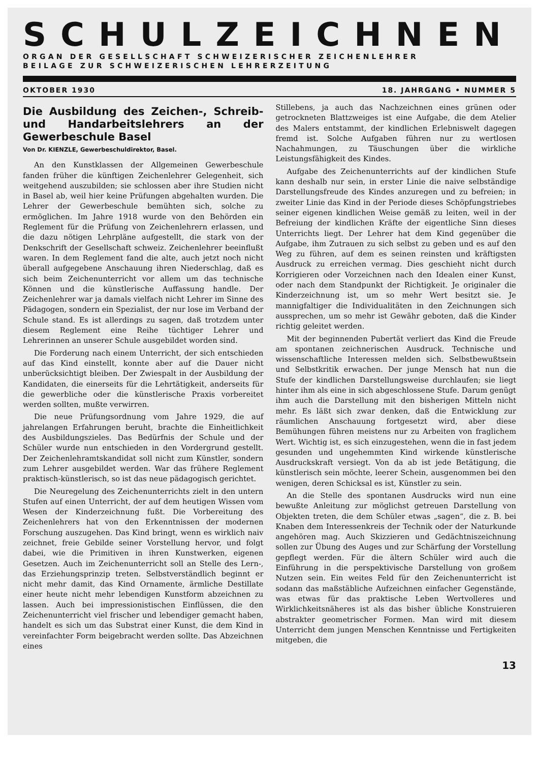SCHULZEICHNEN
ORGAN DER GESELLSCHAFT SCHWEIZERISCHER ZEICHENLEHRER
BEILAGE ZUR SCHWEIZERISCHEN LEHRERZEITUNG
OKTOBER 1930 18. JAHRGANG • NUMMER 5
Die Ausbildung des Zeichen-, Schreib- und Handarbeitslehrers an der Gewerbeschule Basel
Von Dr. KIENZLE, Gewerbeschuldirektor, Basel.
An den Kunstklassen der Allgemeinen Gewerbeschule fanden früher die künftigen Zeichenlehrer Gelegenheit, sich weitgehend auszubilden; sie schlossen aber ihre Studien nicht in Basel ab, weil hier keine Prüfungen abgehalten wurden. Die Lehrer der Gewerbeschule bemühten sich, solche zu ermöglichen. Im Jahre 1918 wurde von den Behörden ein Reglement für die Prüfung von Zeichenlehrern erlassen, und die dazu nötigen Lehrpläne aufgestellt, die stark von der Denkschrift der Gesellschaft schweiz. Zeichenlehrer beeinflußt waren. In dem Reglement fand die alte, auch jetzt noch nicht überall aufgegebene Anschauung ihren Niederschlag, daß es sich beim Zeichenunterricht vor allem um das technische Können und die künstlerische Auffassung handle. Der Zeichenlehrer war ja damals vielfach nicht Lehrer im Sinne des Pädagogen, sondern ein Spezialist, der nur lose im Verband der Schule stand. Es ist allerdings zu sagen, daß trotzdem unter diesem Reglement eine Reihe tüchtiger Lehrer und Lehrerinnen an unserer Schule ausgebildet worden sind.
Die Forderung nach einem Unterricht, der sich entschieden auf das Kind einstellt, konnte aber auf die Dauer nicht unberücksichtigt bleiben. Der Zwiespalt in der Ausbildung der Kandidaten, die einerseits für die Lehrtätigkeit, anderseits für die gewerbliche oder die künstlerische Praxis vorbereitet werden sollten, mußte verwirren.
Die neue Prüfungsordnung vom Jahre 1929, die auf jahrelangen Erfahrungen beruht, brachte die Einheitlichkeit des Ausbildungszieles. Das Bedürfnis der Schule und der Schüler wurde nun entschieden in den Vordergrund gestellt. Der Zeichenlehramtskandidat soll nicht zum Künstler, sondern zum Lehrer ausgebildet werden. War das frühere Reglement praktisch-künstlerisch, so ist das neue pädagogisch gerichtet.
Die Neuregelung des Zeichenunterrichts zielt in den untern Stufen auf einen Unterricht, der auf dem heutigen Wissen vom Wesen der Kinderzeichnung fußt. Die Vorbereitung des Zeichenlehrers hat von den Erkenntnissen der modernen Forschung auszugehen. Das Kind bringt, wenn es wirklich naiv zeichnet, freie Gebilde seiner Vorstellung hervor, und folgt dabei, wie die Primitiven in ihren Kunstwerken, eigenen Gesetzen. Auch im Zeichenunterricht soll an Stelle des Lern-, das Erziehungsprinzip treten. Selbstverständlich beginnt er nicht mehr damit, das Kind Ornamente, ärmliche Destillate einer heute nicht mehr lebendigen Kunstform abzeichnen zu lassen. Auch bei impressionistischen Einflüssen, die den Zeichenunterricht viel frischer und lebendiger gemacht haben, handelt es sich um das Substrat einer Kunst, die dem Kind in vereinfachter Form beigebracht werden sollte. Das Abzeichnen eines
Stillebens, ja auch das Nachzeichnen eines grünen oder getrockneten Blattzweiges ist eine Aufgabe, die dem Atelier des Malers entstammt, der kindlichen Erlebniswelt dagegen fremd ist. Solche Aufgaben führen nur zu wertlosen Nachahmungen, zu Täuschungen über die wirkliche Leistungsfähigkeit des Kindes.
Aufgabe des Zeichenunterrichts auf der kindlichen Stufe kann deshalb nur sein, in erster Linie die naive selbständige Darstellungsfreude des Kindes anzuregen und zu befreien; in zweiter Linie das Kind in der Periode dieses Schöpfungstriebes seiner eigenen kindlichen Weise gemäß zu leiten, weil in der Befreiung der kindlichen Kräfte der eigentliche Sinn dieses Unterrichts liegt. Der Lehrer hat dem Kind gegenüber die Aufgabe, ihm Zutrauen zu sich selbst zu geben und es auf den Weg zu führen, auf dem es seinen reinsten und kräftigsten Ausdruck zu erreichen vermag. Dies geschieht nicht durch Korrigieren oder Vorzeichnen nach den Idealen einer Kunst, oder nach dem Standpunkt der Richtigkeit. Je originaler die Kinderzeichnung ist, um so mehr Wert besitzt sie. Je mannigfaltiger die Individualitäten in den Zeichnungen sich aussprechen, um so mehr ist Gewähr geboten, daß die Kinder richtig geleitet werden.
Mit der beginnenden Pubertät verliert das Kind die Freude am spontanen zeichnerischen Ausdruck. Technische und wissenschaftliche Interessen melden sich. Selbstbewußtsein und Selbstkritik erwachen. Der junge Mensch hat nun die Stufe der kindlichen Darstellungsweise durchlaufen; sie liegt hinter ihm als eine in sich abgeschlossene Stufe. Darum genügt ihm auch die Darstellung mit den bisherigen Mitteln nicht mehr. Es läßt sich zwar denken, daß die Entwicklung zur räumlichen Anschauung fortgesetzt wird, aber diese Bemühungen führen meistens nur zu Arbeiten von fraglichem Wert. Wichtig ist, es sich einzugestehen, wenn die in fast jedem gesunden und ungehemmten Kind wirkende künstlerische Ausdruckskraft versiegt. Von da ab ist jede Betätigung, die künstlerisch sein möchte, leerer Schein, ausgenommen bei den wenigen, deren Schicksal es ist, Künstler zu sein.
An die Stelle des spontanen Ausdrucks wird nun eine bewußte Anleitung zur möglichst getreuen Darstellung von Objekten treten, die dem Schüler etwas „sagen“, die z. B. bei Knaben dem Interessenkreis der Technik oder der Naturkunde angehören mag. Auch Skizzieren und Gedächtniszeichnung sollen zur Übung des Auges und zur Schärfung der Vorstellung gepflegt werden. Für die ältern Schüler wird auch die Einführung in die perspektivische Darstellung von großem Nutzen sein. Ein weites Feld für den Zeichenunterricht ist sodann das maßstäbliche Aufzeichnen einfacher Gegenstände, was etwas für das praktische Leben Wertvolleres und Wirklichkeitsnäheres ist als das bisher übliche Konstruieren abstrakter geometrischer Formen. Man wird mit diesem Unterricht dem jungen Menschen Kenntnisse und Fertigkeiten mitgeben, die
13